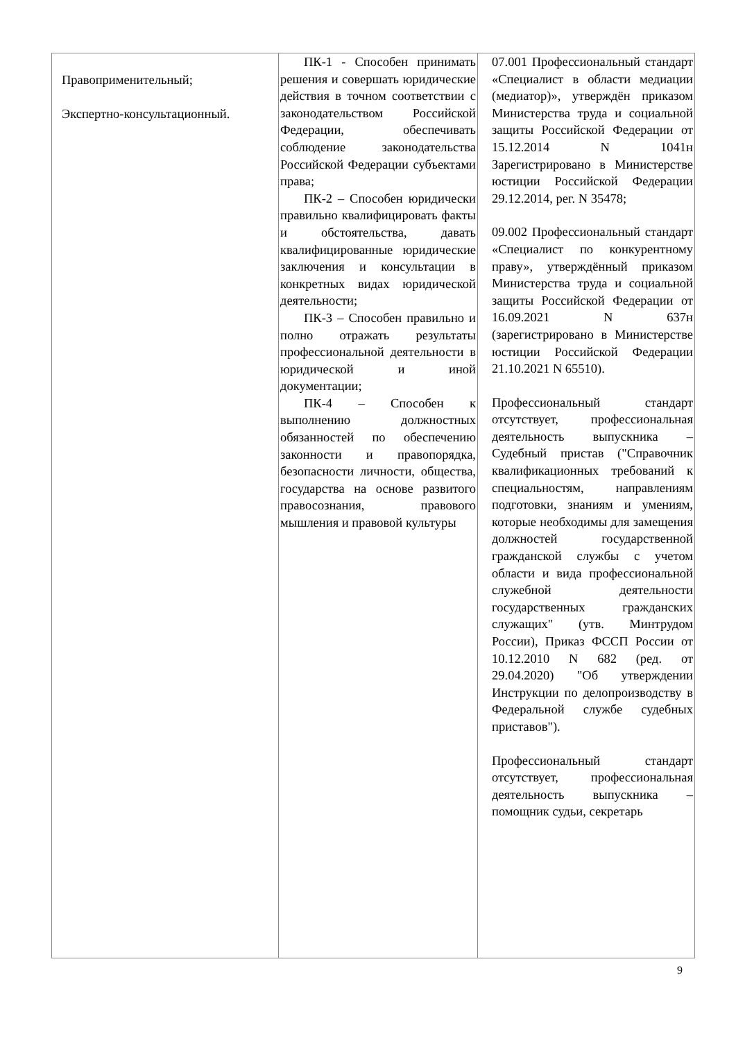| Правоприменительный; Экспертно-консультационный. | ПК-1 - Способен принимать решения и совершать юридические действия в точном соответствии с законодательством Российской Федерации, обеспечивать соблюдение законодательства Российской Федерации субъектами права; ПК-2 – Способен юридически правильно квалифицировать факты и обстоятельства, давать квалифицированные юридические заключения и консультации в конкретных видах юридической деятельности; ПК-3 – Способен правильно и полно отражать результаты профессиональной деятельности в юридической и иной документации; ПК-4 – Способен к выполнению должностных обязанностей по обеспечению законности и правопорядка, безопасности личности, общества, государства на основе развитого правосознания, правового мышления и правовой культуры | 07.001 Профессиональный стандарт «Специалист в области медиации (медиатор)», утверждён приказом Министерства труда и социальной защиты Российской Федерации от 15.12.2014 N 1041н Зарегистрировано в Министерстве юстиции Российской Федерации 29.12.2014, рег. N 35478; 09.002 Профессиональный стандарт «Специалист по конкурентному праву», утверждённый приказом Министерства труда и социальной защиты Российской Федерации от 16.09.2021 N 637н (зарегистрировано в Министерстве юстиции Российской Федерации 21.10.2021 N 65510). Профессиональный стандарт отсутствует, профессиональная деятельность выпускника – Судебный пристав ("Справочник квалификационных требований к специальностям, направлениям подготовки, знаниям и умениям, которые необходимы для замещения должностей государственной гражданской службы с учетом области и вида профессиональной служебной деятельности государственных гражданских служащих" (утв. Минтрудом России), Приказ ФССП России от 10.12.2010 N 682 (ред. от 29.04.2020) "Об утверждении Инструкции по делопроизводству в Федеральной службе судебных приставов"). Профессиональный стандарт отсутствует, профессиональная деятельность выпускника – помощник судьи, секретарь |
9